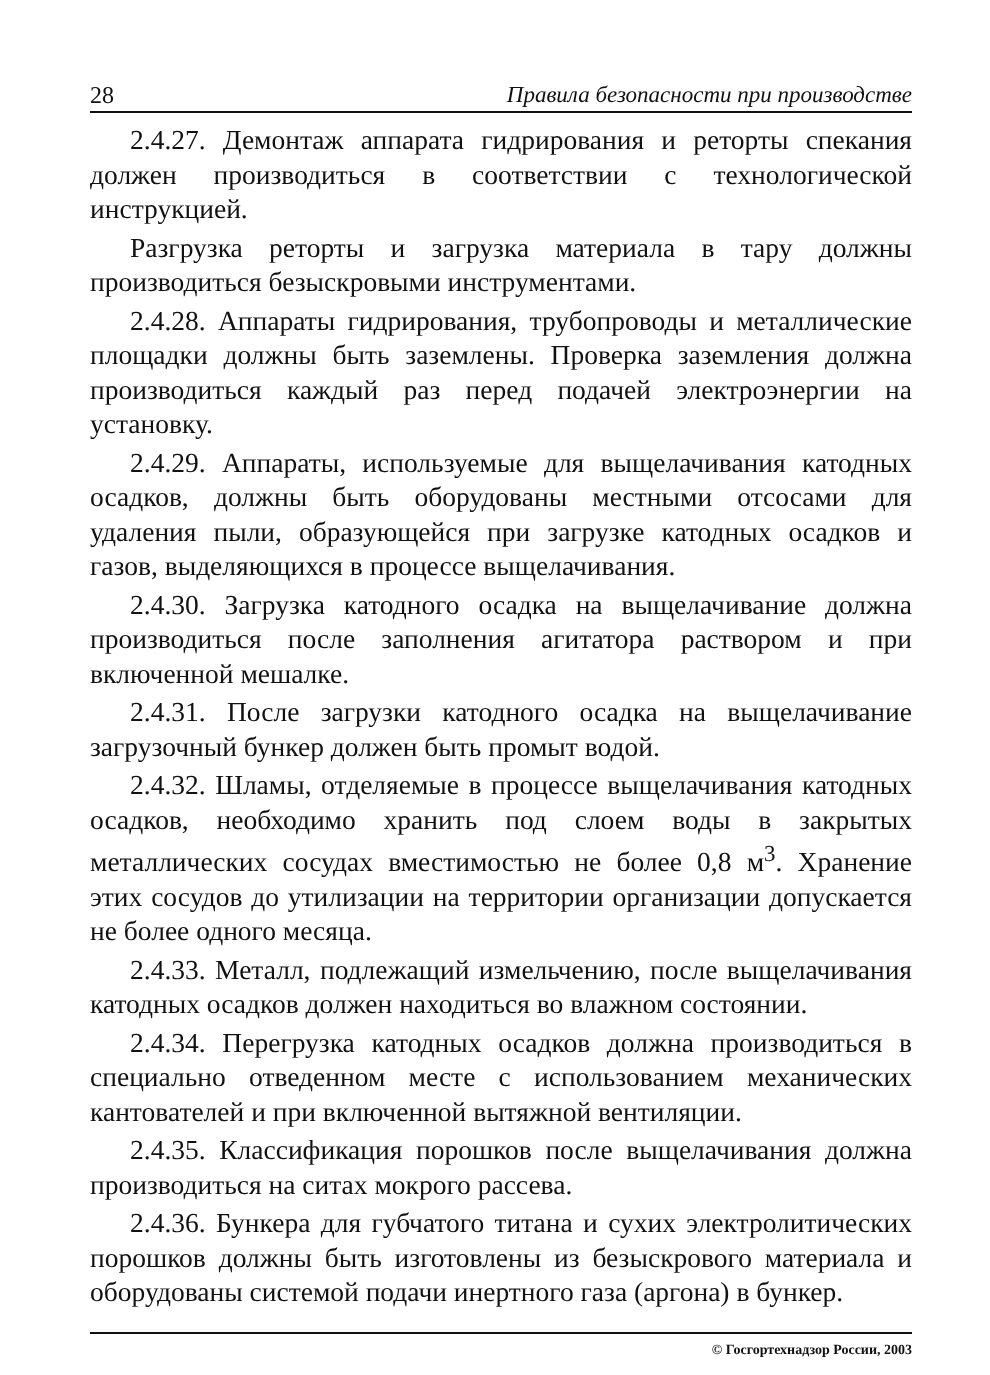28 Правила безопасности при производстве
2.4.27. Демонтаж аппарата гидрирования и реторты спекания должен производиться в соответствии с технологической инструкцией.
Разгрузка реторты и загрузка материала в тару должны производиться безыскровыми инструментами.
2.4.28. Аппараты гидрирования, трубопроводы и металлические площадки должны быть заземлены. Проверка заземления должна производиться каждый раз перед подачей электроэнергии на установку.
2.4.29. Аппараты, используемые для выщелачивания катодных осадков, должны быть оборудованы местными отсосами для удаления пыли, образующейся при загрузке катодных осадков и газов, выделяющихся в процессе выщелачивания.
2.4.30. Загрузка катодного осадка на выщелачивание должна производиться после заполнения агитатора раствором и при включенной мешалке.
2.4.31. После загрузки катодного осадка на выщелачивание загрузочный бункер должен быть промыт водой.
2.4.32. Шламы, отделяемые в процессе выщелачивания катодных осадков, необходимо хранить под слоем воды в закрытых металлических сосудах вместимостью не более 0,8 м<sup>3</sup>. Хранение этих сосудов до утилизации на территории организации допускается не более одного месяца.
2.4.33. Металл, подлежащий измельчению, после выщелачивания катодных осадков должен находиться во влажном состоянии.
2.4.34. Перегрузка катодных осадков должна производиться в специально отведенном месте с использованием механических кантователей и при включенной вытяжной вентиляции.
2.4.35. Классификация порошков после выщелачивания должна производиться на ситах мокрого рассева.
2.4.36. Бункера для губчатого титана и сухих электролитических порошков должны быть изготовлены из безыскрового материала и оборудованы системой подачи инертного газа (аргона) в бункер.
© Госгортехнадзор России, 2003